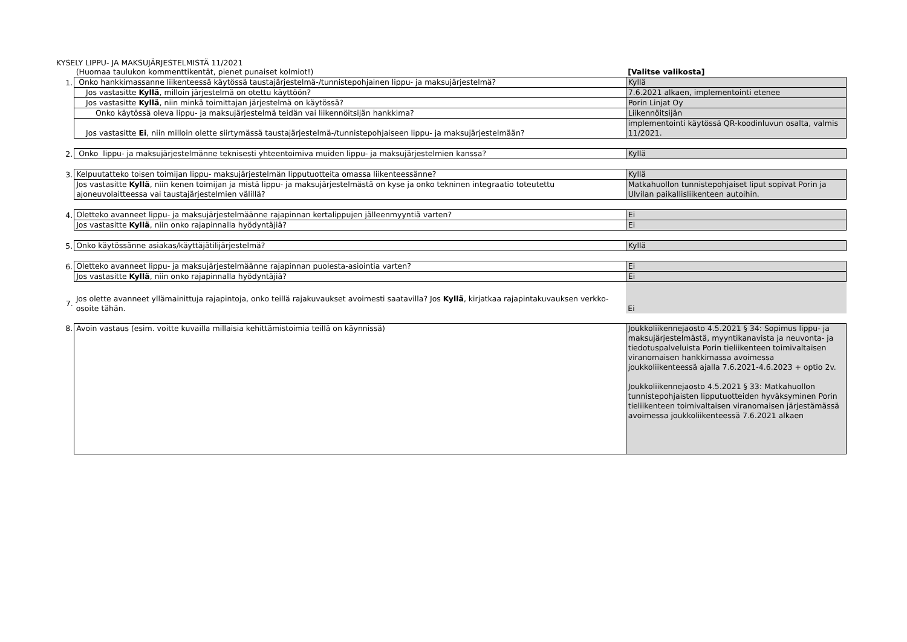KYSELY LIPPU- JA MAKSUJÄRJESTELMISTÄ 11/2021
| | (Huomaa taulukon kommenttikentät, pienet punaiset kolmiot!) | [Valitse valikosta] |
| 1. | Onko hankkimassanne liikenteessä käytössä taustajärjestelmä-/tunnistepohjainen lippu- ja maksujärjestelmä? | Kyllä |
| | Jos vastasitte Kyllä , milloin järjestelmä on otettu käyttöön? | 7.6.2021 alkaen, implementointi etenee |
| | Jos vastasitte Kyllä , niin minkä toimittajan järjestelmä on käytössä? | Porin Linjat Oy |
| | Onko käytössä oleva lippu- ja maksujärjestelmä teidän vai liikennöitsijän hankkima? | Liikennöitsijän |
| | Jos vastasitte Ei , niin milloin olette siirtymässä taustajärjestelmä-/tunnistepohjaiseen lippu- ja maksujärjestelmään? | implementointi käytössä QR-koodinluvun osalta, valmis 11/2021. |
| 2. | Onko lippu- ja maksujärjestelmänne teknisesti yhteentoimiva muiden lippu- ja maksujärjestelmien kanssa? | Kyllä |
| 3. | Kelpuutatteko toisen toimijan lippu- maksujärjestelmän lipputuotteita omassa liikenteessänne? | Kyllä |
| | Jos vastasitte Kyllä , niin kenen toimijan ja mistä lippu- ja maksujärjestelmästä on kyse ja onko tekninen integraatio toteutettu ajoneuvolaitteessa vai taustajärjestelmien välillä? | Matkahuollon tunnistepohjaiset liput sopivat Porin ja Ulvilan paikallisliikenteen autoihin. |
| 4. | Oletteko avanneet lippu- ja maksujärjestelmäänne rajapinnan kertalippujen jälleenmyyntiä varten? | Ei |
| | Jos vastasitte Kyllä , niin onko rajapinnalla hyödyntäjiä? | Ei |
| 5. | Onko käytössänne asiakas/käyttäjätilijärjestelmä? | Kyllä |
| 6. | Oletteko avanneet lippu- ja maksujärjestelmäänne rajapinnan puolesta-asiointia varten? | Ei |
| | Jos vastasitte Kyllä , niin onko rajapinnalla hyödyntäjiä? | Ei |
| 7. | Jos olette avanneet yllämainittuja rajapintoja, onko teillä rajakuvaukset avoimesti saatavilla? Jos Kyllä , kirjatkaa rajapintakuvauksen verkko-osoite tähän. | Ei |
| 8. | Avoin vastaus (esim. voitte kuvailla millaisia kehittämistoimia teillä on käynnissä) | Joukkoliikennejaosto 4.5.2021 § 34: Sopimus lippu- ja maksujärjestelmästä, myyntikanavista ja neuvonta- ja tiedotuspalveluista Porin tieliikenteen toimivaltaisen viranomaisen hankkimassa avoimessa joukkoliikenteessä ajalla 7.6.2021-4.6.2023 + optio 2v. Joukkoliikennejaosto 4.5.2021 § 33: Matkahuollon tunnistepohjaisten lipputuotteiden hyväksyminen Porin tieliikenteen toimivaltaisen viranomaisen järjestämässä avoimessa joukkoliikenteessä 7.6.2021 alkaen |